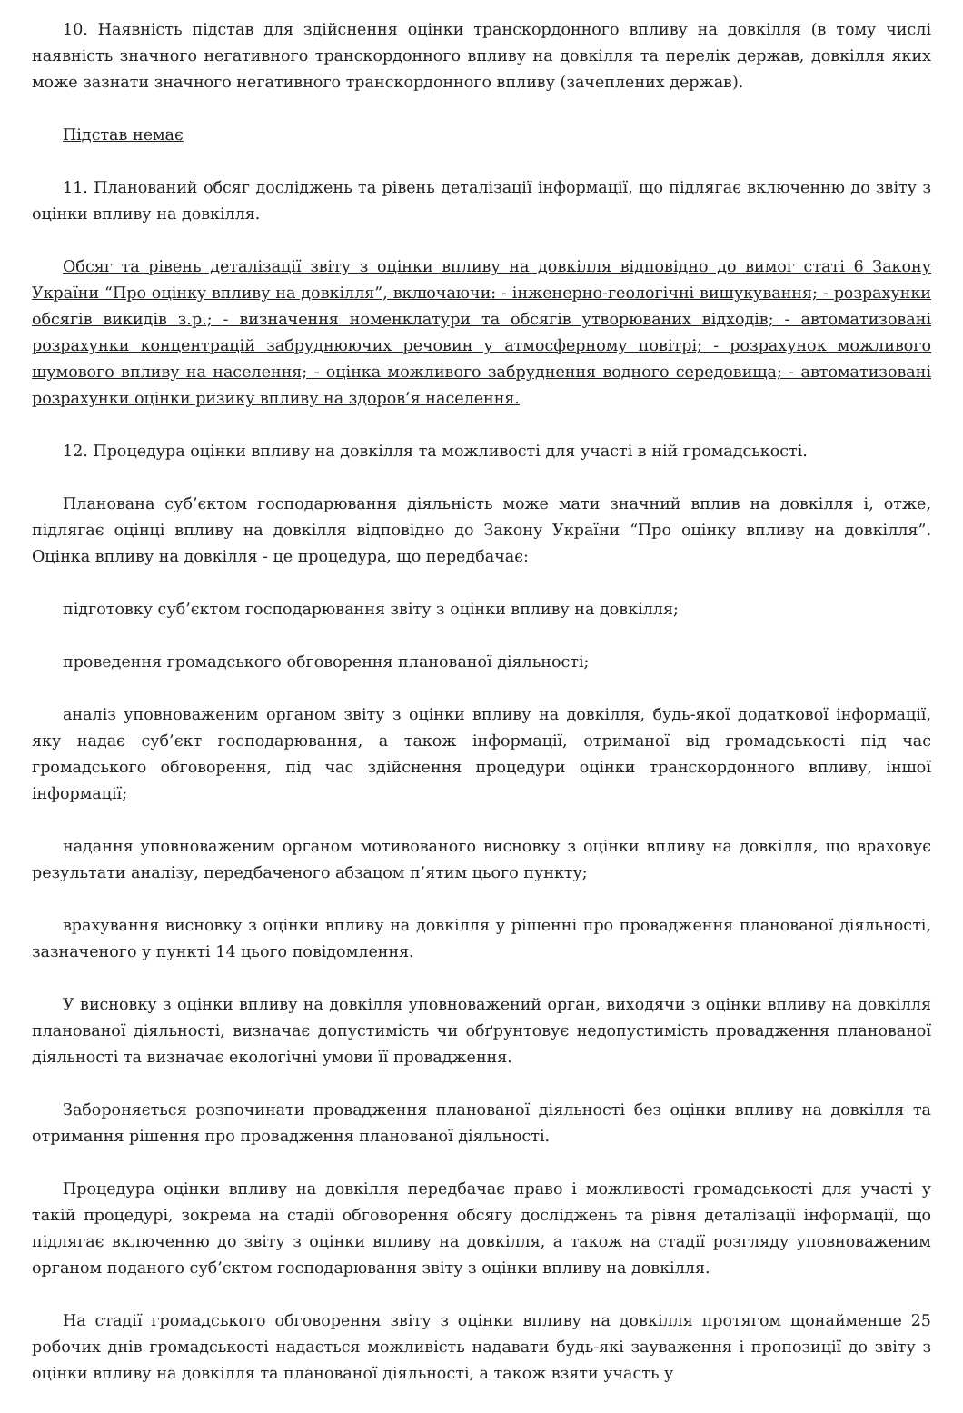10. Наявність підстав для здійснення оцінки транскордонного впливу на довкілля (в тому числі наявність значного негативного транскордонного впливу на довкілля та перелік держав, довкілля яких може зазнати значного негативного транскордонного впливу (зачеплених держав).
Підстав немає
11. Планований обсяг досліджень та рівень деталізації інформації, що підлягає включенню до звіту з оцінки впливу на довкілля.
Обсяг та рівень деталізації звіту з оцінки впливу на довкілля відповідно до вимог статі 6 Закону України “Про оцінку впливу на довкілля”, включаючи: - інженерно-геологічні вишукування; - розрахунки обсягів викидів з.р.; - визначення номенклатури та обсягів утворюваних відходів; - автоматизовані розрахунки концентрацій забруднюючих речовин у атмосферному повітрі; - розрахунок можливого шумового впливу на населення; - оцінка можливого забруднення водного середовища; - автоматизовані розрахунки оцінки ризику впливу на здоров’я населення.
12. Процедура оцінки впливу на довкілля та можливості для участі в ній громадськості.
Планована суб’єктом господарювання діяльність може мати значний вплив на довкілля і, отже, підлягає оцінці впливу на довкілля відповідно до Закону України “Про оцінку впливу на довкілля”. Оцінка впливу на довкілля - це процедура, що передбачає:
підготовку суб’єктом господарювання звіту з оцінки впливу на довкілля;
проведення громадського обговорення планованої діяльності;
аналіз уповноваженим органом звіту з оцінки впливу на довкілля, будь-якої додаткової інформації, яку надає суб’єкт господарювання, а також інформації, отриманої від громадськості під час громадського обговорення, під час здійснення процедури оцінки транскордонного впливу, іншої інформації;
надання уповноваженим органом мотивованого висновку з оцінки впливу на довкілля, що враховує результати аналізу, передбаченого абзацом п’ятим цього пункту;
врахування висновку з оцінки впливу на довкілля у рішенні про провадження планованої діяльності, зазначеного у пункті 14 цього повідомлення.
У висновку з оцінки впливу на довкілля уповноважений орган, виходячи з оцінки впливу на довкілля планованої діяльності, визначає допустимість чи обґрунтовує недопустимість провадження планованої діяльності та визначає екологічні умови її провадження.
Забороняється розпочинати провадження планованої діяльності без оцінки впливу на довкілля та отримання рішення про провадження планованої діяльності.
Процедура оцінки впливу на довкілля передбачає право і можливості громадськості для участі у такій процедурі, зокрема на стадії обговорення обсягу досліджень та рівня деталізації інформації, що підлягає включенню до звіту з оцінки впливу на довкілля, а також на стадії розгляду уповноваженим органом поданого суб’єктом господарювання звіту з оцінки впливу на довкілля.
На стадії громадського обговорення звіту з оцінки впливу на довкілля протягом щонайменше 25 робочих днів громадськості надається можливість надавати будь-які зауваження і пропозиції до звіту з оцінки впливу на довкілля та планованої діяльності, а також взяти участь у